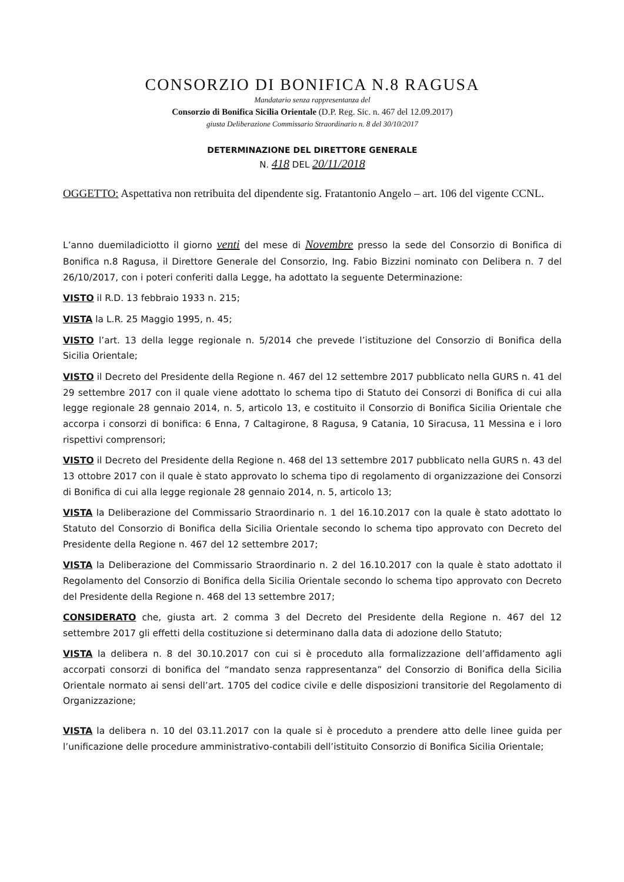CONSORZIO DI BONIFICA N.8 RAGUSA
Mandatario senza rappresentanza del
Consorzio di Bonifica Sicilia Orientale (D.P. Reg. Sic. n. 467 del 12.09.2017)
giusta Deliberazione Commissario Straordinario n. 8 del 30/10/2017
DETERMINAZIONE DEL DIRETTORE GENERALE
N. 418 DEL 20/11/2018
OGGETTO: Aspettativa non retribuita del dipendente sig. Fratantonio Angelo – art. 106 del vigente CCNL.
L’anno duemiladiciotto il giorno venti del mese di Novembre presso la sede del Consorzio di Bonifica di Bonifica n.8 Ragusa, il Direttore Generale del Consorzio, Ing. Fabio Bizzini nominato con Delibera n. 7 del 26/10/2017, con i poteri conferiti dalla Legge, ha adottato la seguente Determinazione:
VISTO il R.D. 13 febbraio 1933 n. 215;
VISTA la L.R. 25 Maggio 1995, n. 45;
VISTO l’art. 13 della legge regionale n. 5/2014 che prevede l’istituzione del Consorzio di Bonifica della Sicilia Orientale;
VISTO il Decreto del Presidente della Regione n. 467 del 12 settembre 2017 pubblicato nella GURS n. 41 del 29 settembre 2017 con il quale viene adottato lo schema tipo di Statuto dei Consorzi di Bonifica di cui alla legge regionale 28 gennaio 2014, n. 5, articolo 13, e costituito il Consorzio di Bonifica Sicilia Orientale che accorpa i consorzi di bonifica: 6 Enna, 7 Caltagirone, 8 Ragusa, 9 Catania, 10 Siracusa, 11 Messina e i loro rispettivi comprensori;
VISTO il Decreto del Presidente della Regione n. 468 del 13 settembre 2017 pubblicato nella GURS n. 43 del 13 ottobre 2017 con il quale è stato approvato lo schema tipo di regolamento di organizzazione dei Consorzi di Bonifica di cui alla legge regionale 28 gennaio 2014, n. 5, articolo 13;
VISTA la Deliberazione del Commissario Straordinario n. 1 del 16.10.2017 con la quale è stato adottato lo Statuto del Consorzio di Bonifica della Sicilia Orientale secondo lo schema tipo approvato con Decreto del Presidente della Regione n. 467 del 12 settembre 2017;
VISTA la Deliberazione del Commissario Straordinario n. 2 del 16.10.2017 con la quale è stato adottato il Regolamento del Consorzio di Bonifica della Sicilia Orientale secondo lo schema tipo approvato con Decreto del Presidente della Regione n. 468 del 13 settembre 2017;
CONSIDERATO che, giusta art. 2 comma 3 del Decreto del Presidente della Regione n. 467 del 12 settembre 2017 gli effetti della costituzione si determinano dalla data di adozione dello Statuto;
VISTA la delibera n. 8 del 30.10.2017 con cui si è proceduto alla formalizzazione dell’affidamento agli accorpati consorzi di bonifica del “mandato senza rappresentanza” del Consorzio di Bonifica della Sicilia Orientale normato ai sensi dell’art. 1705 del codice civile e delle disposizioni transitorie del Regolamento di Organizzazione;
VISTA la delibera n. 10 del 03.11.2017 con la quale si è proceduto a prendere atto delle linee guida per l’unificazione delle procedure amministrativo-contabili dell’istituito Consorzio di Bonifica Sicilia Orientale;